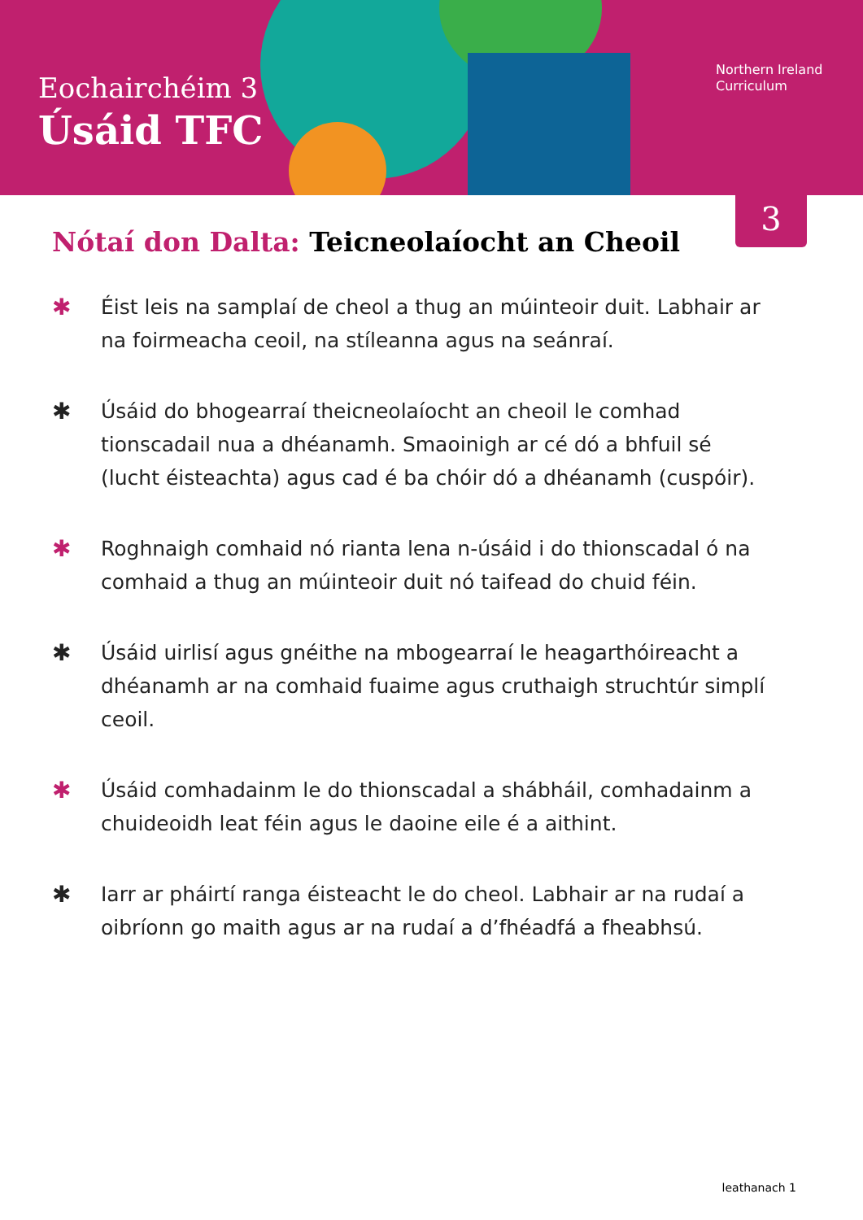Eochairchéim 3
Úsáid TFC
Northern Ireland
Curriculum
3
Nótaí don Dalta: Teicneolaíocht an Cheoil
✱ Éist leis na samplaí de cheol a thug an múinteoir duit. Labhair ar na foirmeacha ceoil, na stíleanna agus na seánraí.
✱ Úsáid do bhogearraí theicneolaíocht an cheoil le comhad tionscadail nua a dhéanamh. Smaoinigh ar cé dó a bhfuil sé (lucht éisteachta) agus cad é ba chóir dó a dhéanamh (cuspóir).
✱ Roghnaigh comhaid nó rianta lena n-úsáid i do thionscadal ó na comhaid a thug an múinteoir duit nó taifead do chuid féin.
✱ Úsáid uirlisí agus gnéithe na mbogearraí le heagarthóireacht a dhéanamh ar na comhaid fuaime agus cruthaigh struchtúr simplí ceoil.
✱ Úsáid comhadainm le do thionscadal a shábháil, comhadainm a chuideoidh leat féin agus le daoine eile é a aithint.
✱ Iarr ar pháirtí ranga éisteacht le do cheol. Labhair ar na rudaí a oibríonn go maith agus ar na rudaí a d’fhéadfá a fheabhsú.
leathanach 1